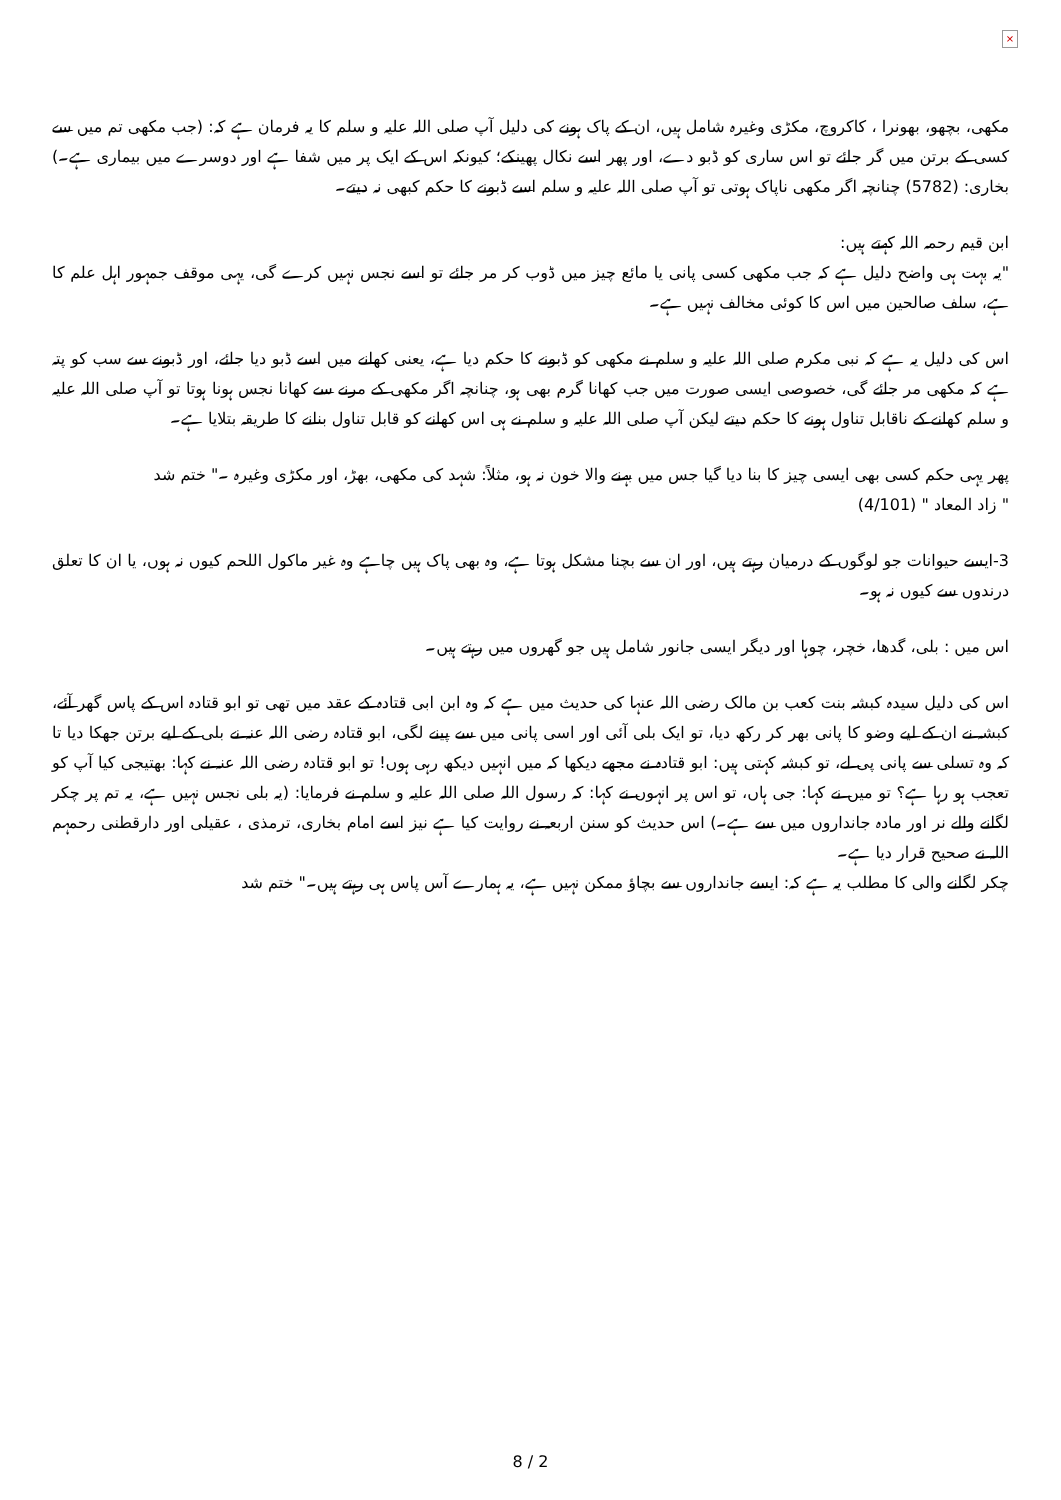×
مکھی، بچھو، بھونرا ، کاکروچ، مکڑی وغیرہ شامل ہیں، ان کے پاک ہونے کی دلیل آپ صلی اللہ علیہ و سلم کا یہ فرمان ہے کہ: (جب مکھی تم میں سے کسی کے برتن میں گر جائے تو اس ساری کو ڈبو دے، اور پھر اسے نکال پھینکے؛ کیونکہ اس کے ایک پر میں شفا ہے اور دوسرے میں بیماری ہے۔) بخاری: (5782) چنانچہ اگر مکھی ناپاک ہوتی تو آپ صلی اللہ علیہ و سلم اسے ڈبونے کا حکم کبھی نہ دیتے۔
ابن قیم رحمہ اللہ کہتے ہیں:
"یہ بہت ہی واضح دلیل ہے کہ جب مکھی کسی پانی یا مائع چیز میں ڈوب کر مر جائے تو اسے نجس نہیں کرے گی، یہی موقف جمہور اہل علم کا ہے، سلف صالحین میں اس کا کوئی مخالف نہیں ہے۔
اس کی دلیل یہ ہے کہ نبی مکرم صلی اللہ علیہ و سلم نے مکھی کو ڈبونے کا حکم دیا ہے، یعنی کھانے میں اسے ڈبو دیا جائے، اور ڈبونے سے سب کو پتہ ہے کہ مکھی مر جائے گی، خصوصی ایسی صورت میں جب کھانا گرم بھی ہو، چنانچہ اگر مکھی کے مرنے سے کھانا نجس ہونا ہوتا تو آپ صلی اللہ علیہ و سلم کھانے کے ناقابل تناول ہونے کا حکم دیتے لیکن آپ صلی اللہ علیہ و سلم نے ہی اس کھانے کو قابل تناول بنانے کا طریقہ بتلایا ہے۔
پھر یہی حکم کسی بھی ایسی چیز کا بنا دیا گیا جس میں بہنے والا خون نہ ہو، مثلاً: شہد کی مکھی، بھڑ، اور مکڑی وغیرہ ۔" ختم شد
" زاد المعاد " (4/101)
3-ایسے حیوانات جو لوگوں کے درمیان رہتے ہیں، اور ان سے بچنا مشکل ہوتا ہے، وہ بھی پاک ہیں چاہے وہ غیر ماکول اللحم کیوں نہ ہوں، یا ان کا تعلق درندوں سے کیوں نہ ہو۔
اس میں : بلی، گدھا، خچر، چوہا اور دیگر ایسی جانور شامل ہیں جو گھروں میں رہتے ہیں۔
اس کی دلیل سیدہ کبشہ بنت کعب بن مالک رضی اللہ عنہا کی حدیث میں ہے کہ وہ ابن ابی قتادہ کے عقد میں تھی تو ابو قتادہ اس کے پاس گھر آئے، کبشہ نے ان کے لیے وضو کا پانی بھر کر رکھ دیا، تو ایک بلی آئی اور اسی پانی میں سے پینے لگی، ابو قتادہ رضی اللہ عنہ نے بلی کے لیے برتن جھکا دیا تا کہ وہ تسلی سے پانی پی لے، تو کبشہ کہتی ہیں: ابو قتادہ نے مجھے دیکھا کہ میں انہیں دیکھ رہی ہوں! تو ابو قتادہ رضی اللہ عنہ نے کہا: بھتیجی کیا آپ کو تعجب ہو رہا ہے؟ تو میں نے کہا: جی ہاں، تو اس پر انہوں نے کہا: کہ رسول اللہ صلی اللہ علیہ و سلم نے فرمایا: (یہ بلی نجس نہیں ہے، یہ تم پر چکر لگانے والے نر اور مادہ جانداروں میں سے ہے۔) اس حدیث کو سنن اربعہ نے روایت کیا ہے نیز اسے امام بخاری، ترمذی ، عقیلی اور دارقطنی رحمہم اللہ نے صحیح قرار دیا ہے۔
چکر لگانے والی کا مطلب یہ ہے کہ: ایسے جانداروں سے بچاؤ ممکن نہیں ہے، یہ ہمارے آس پاس ہی رہتے ہیں۔" ختم شد
8 / 2